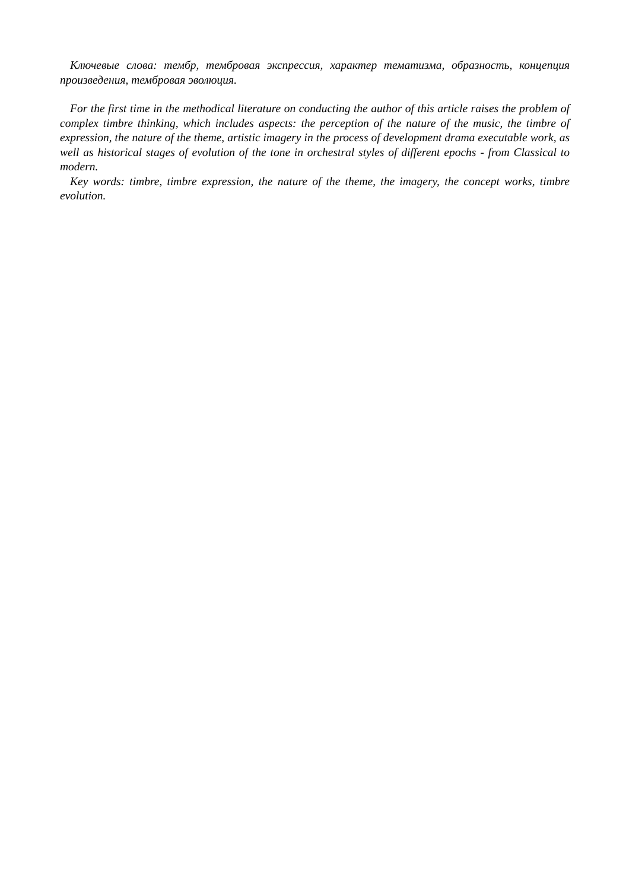Ключевые слова: тембр, тембровая экспрессия, характер тематизма, образность, концепция произведения, тембровая эволюция.
For the first time in the methodical literature on conducting the author of this article raises the problem of complex timbre thinking, which includes aspects: the perception of the nature of the music, the timbre of expression, the nature of the theme, artistic imagery in the process of development drama executable work, as well as historical stages of evolution of the tone in orchestral styles of different epochs - from Classical to modern.
Key words: timbre, timbre expression, the nature of the theme, the imagery, the concept works, timbre evolution.